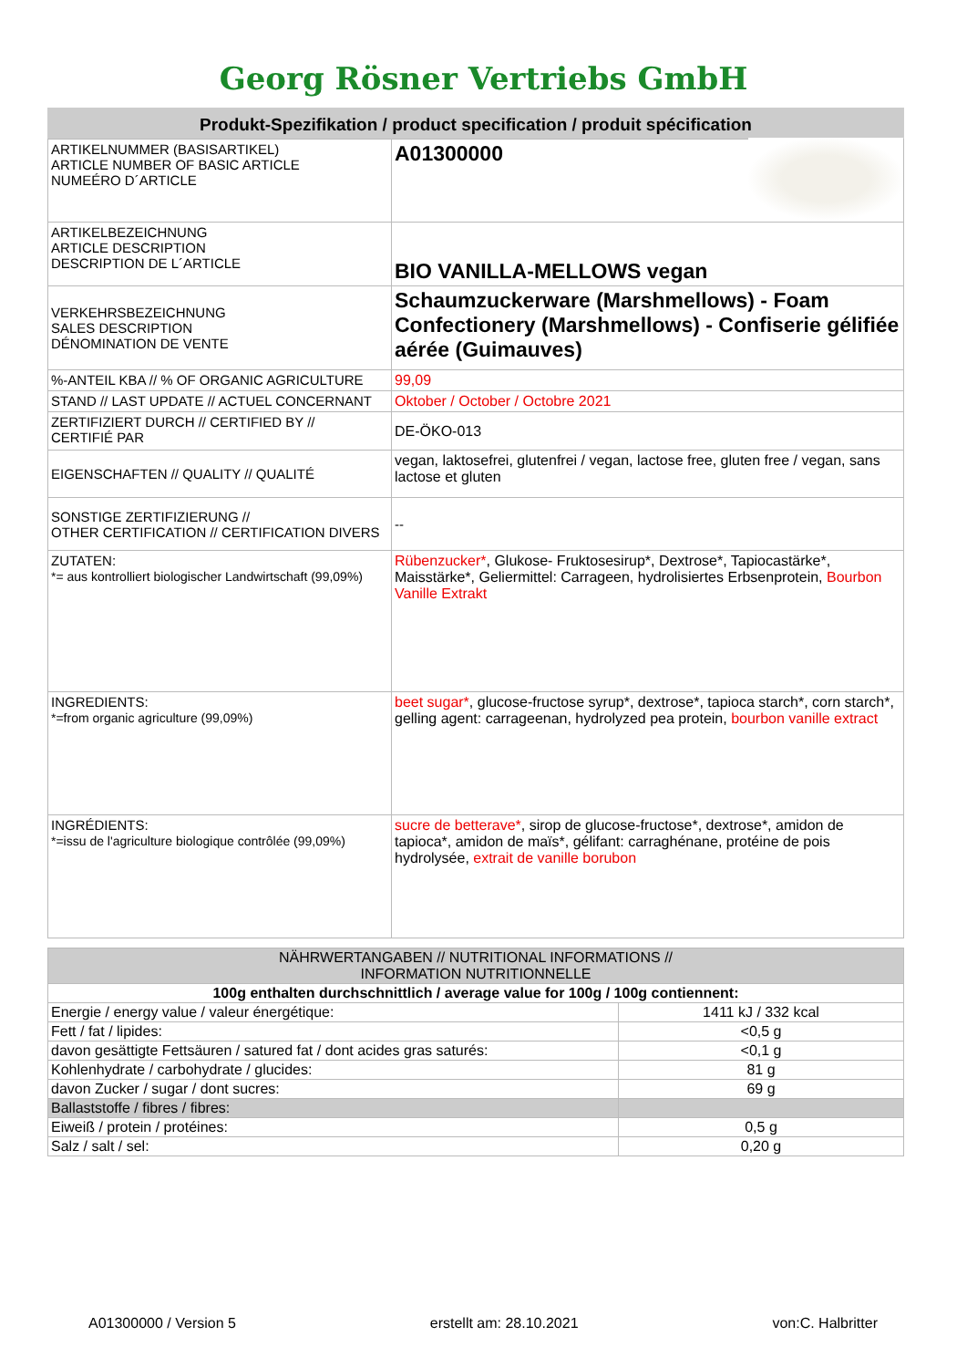Georg Rösner Vertriebs GmbH
Produkt-Spezifikation / product specification / produit spécification
| ARTIKELNUMMER (BASISARTIKEL) ARTICLE NUMBER OF BASIC ARTICLE NUMEÉRO D´ARTICLE | A01300000 |
| ARTIKELBEZEICHNUNG ARTICLE DESCRIPTION DESCRIPTION DE L´ARTICLE | BIO VANILLA-MELLOWS vegan |
| VERKEHRSBEZEICHNUNG SALES DESCRIPTION DÉNOMINATION DE VENTE | Schaumzuckerware (Marshmellows) - Foam Confectionery (Marshmellows) - Confiserie gélifiée aérée (Guimauves) |
| %-ANTEIL KBA // % OF ORGANIC AGRICULTURE | 99,09 |
| STAND // LAST UPDATE // ACTUEL CONCERNANT | Oktober / October / Octobre 2021 |
| ZERTIFIZIERT DURCH // CERTIFIED BY // CERTIFIÉ PAR | DE-ÖKO-013 |
| EIGENSCHAFTEN // QUALITY // QUALITÉ | vegan, laktosefrei, glutenfrei / vegan, lactose free, gluten free / vegan, sans lactose et gluten |
| SONSTIGE ZERTIFIZIERUNG // OTHER CERTIFICATION // CERTIFICATION DIVERS | -- |
| ZUTATEN: *= aus kontrolliert biologischer Landwirtschaft (99,09%) | Rübenzucker* , Glukose- Fruktosesirup*, Dextrose*, Tapiocastärke*, Maisstärke*, Geliermittel: Carrageen, hydrolisiertes Erbsenprotein, Bourbon Vanille Extrakt |
| INGREDIENTS: *=from organic agriculture (99,09%) | beet sugar* , glucose-fructose syrup*, dextrose*, tapioca starch*, corn starch*, gelling agent: carrageenan, hydrolyzed pea protein, bourbon vanille extract |
| INGRÉDIENTS: *=issu de l'agriculture biologique contrôlée (99,09%) | sucre de betterave* , sirop de glucose-fructose*, dextrose*, amidon de tapioca*, amidon de maïs*, gélifant: carraghénane, protéine de pois hydrolysée, extrait de vanille borubon |
| NÄHRWERTANGABEN // NUTRITIONAL INFORMATIONS // INFORMATION NUTRITIONNELLE | |
| 100g enthalten durchschnittlich / average value for 100g / 100g contiennent: | |
| Energie / energy value / valeur énergétique: | 1411 kJ / 332 kcal |
| Fett / fat / lipides: | <0,5 g |
| davon gesättigte Fettsäuren / satured fat / dont acides gras saturés: | <0,1 g |
| Kohlenhydrate / carbohydrate / glucides: | 81 g |
| davon Zucker / sugar / dont sucres: | 69 g |
| Ballaststoffe / fibres / fibres: | |
| Eiweiß / protein / protéines: | 0,5 g |
| Salz / salt / sel: | 0,20 g |
A01300000 / Version 5 erstellt am: 28.10.2021 von:C. Halbritter